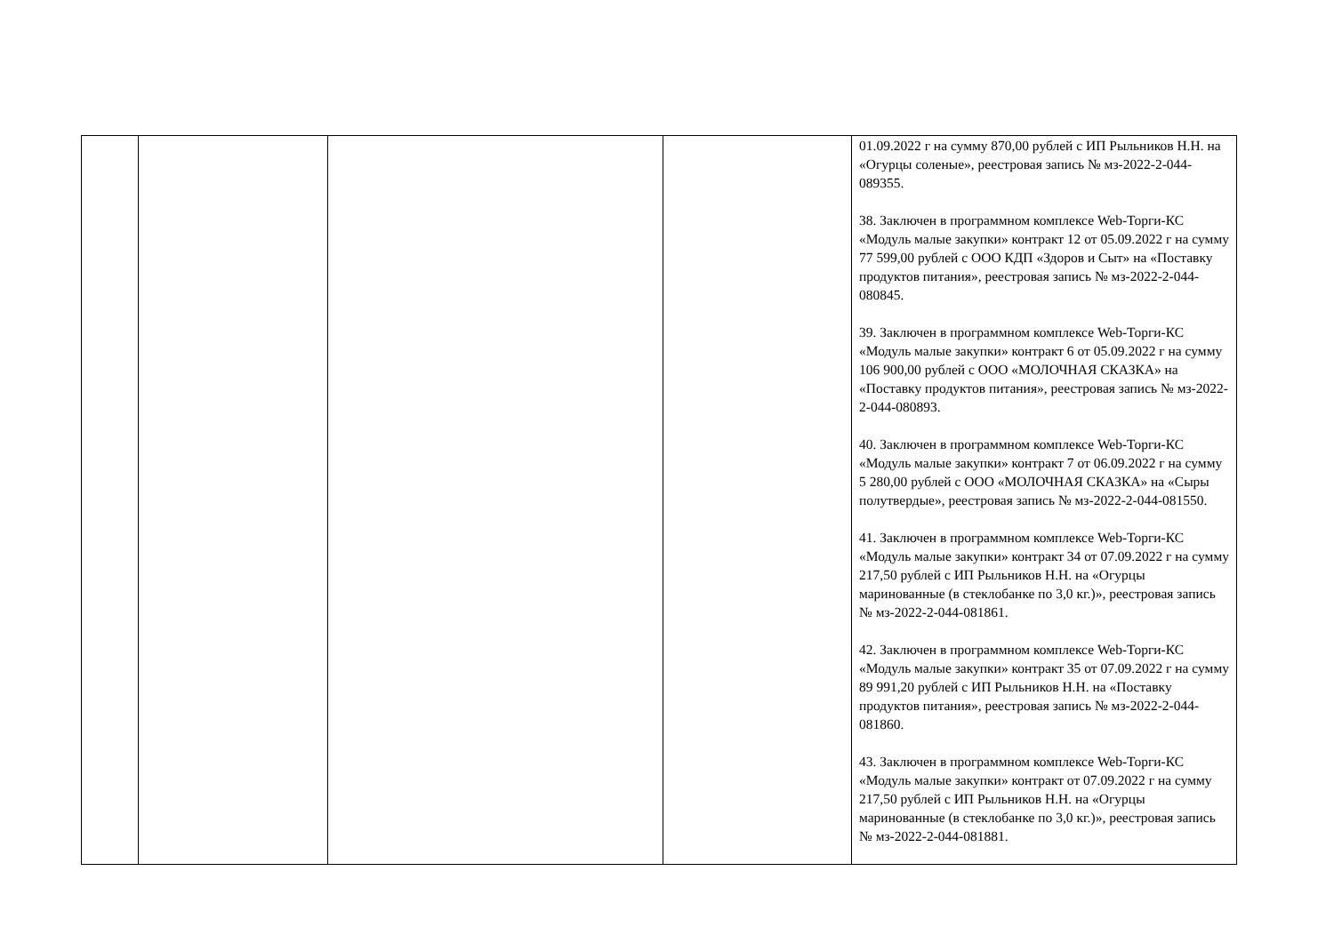| | | | | 01.09.2022 г на сумму 870,00 рублей с ИП Рыльников Н.Н. на «Огурцы соленые», реестровая запись № мз-2022-2-044-089355. 38. Заключен в программном комплексе Web-Торги-КС «Модуль малые закупки» контракт 12 от 05.09.2022 г на сумму 77 599,00 рублей с ООО КДП «Здоров и Сыт» на «Поставку продуктов питания», реестровая запись № мз-2022-2-044-080845. 39. Заключен в программном комплексе Web-Торги-КС «Модуль малые закупки» контракт 6 от 05.09.2022 г на сумму 106 900,00 рублей с ООО «МОЛОЧНАЯ СКАЗКА» на «Поставку продуктов питания», реестровая запись № мз-2022-2-044-080893. 40. Заключен в программном комплексе Web-Торги-КС «Модуль малые закупки» контракт 7 от 06.09.2022 г на сумму 5 280,00 рублей с ООО «МОЛОЧНАЯ СКАЗКА» на «Сыры полутвердые», реестровая запись № мз-2022-2-044-081550. 41. Заключен в программном комплексе Web-Торги-КС «Модуль малые закупки» контракт 34 от 07.09.2022 г на сумму 217,50 рублей с ИП Рыльников Н.Н. на «Огурцы маринованные (в стеклобанке по 3,0 кг.)», реестровая запись № мз-2022-2-044-081861. 42. Заключен в программном комплексе Web-Торги-КС «Модуль малые закупки» контракт 35 от 07.09.2022 г на сумму 89 991,20 рублей с ИП Рыльников Н.Н. на «Поставку продуктов питания», реестровая запись № мз-2022-2-044-081860. 43. Заключен в программном комплексе Web-Торги-КС «Модуль малые закупки» контракт от 07.09.2022 г на сумму 217,50 рублей с ИП Рыльников Н.Н. на «Огурцы маринованные (в стеклобанке по 3,0 кг.)», реестровая запись № мз-2022-2-044-081881. |